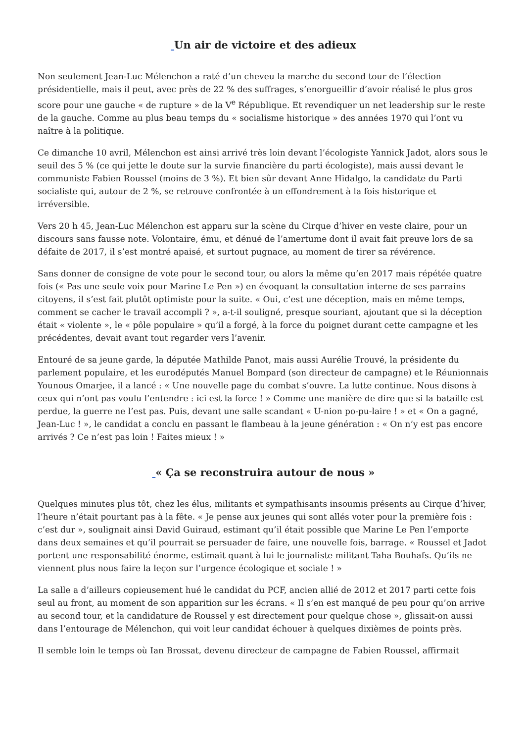Un air de victoire et des adieux
Non seulement Jean-Luc Mélenchon a raté d’un cheveu la marche du second tour de l’élection présidentielle, mais il peut, avec près de 22 % des suffrages, s’enorgueillir d’avoir réalisé le plus gros score pour une gauche « de rupture » de la V<sup>e</sup> République. Et revendiquer un net leadership sur le reste de la gauche. Comme au plus beau temps du « socialisme historique » des années 1970 qui l’ont vu naître à la politique.
Ce dimanche 10 avril, Mélenchon est ainsi arrivé très loin devant l’écologiste Yannick Jadot, alors sous le seuil des 5 % (ce qui jette le doute sur la survie financière du parti écologiste), mais aussi devant le communiste Fabien Roussel (moins de 3 %). Et bien sûr devant Anne Hidalgo, la candidate du Parti socialiste qui, autour de 2 %, se retrouve confrontée à un effondrement à la fois historique et irréversible.
Vers 20 h 45, Jean-Luc Mélenchon est apparu sur la scène du Cirque d’hiver en veste claire, pour un discours sans fausse note. Volontaire, ému, et dénué de l’amertume dont il avait fait preuve lors de sa défaite de 2017, il s’est montré apaisé, et surtout pugnace, au moment de tirer sa révérence.
Sans donner de consigne de vote pour le second tour, ou alors la même qu’en 2017 mais répétée quatre fois (« Pas une seule voix pour Marine Le Pen ») en évoquant la consultation interne de ses parrains citoyens, il s’est fait plutôt optimiste pour la suite. « Oui, c’est une déception, mais en même temps, comment se cacher le travail accompli ? », a-t-il souligné, presque souriant, ajoutant que si la déception était « violente », le « pôle populaire » qu’il a forgé, à la force du poignet durant cette campagne et les précédentes, devait avant tout regarder vers l’avenir.
Entouré de sa jeune garde, la députée Mathilde Panot, mais aussi Aurélie Trouvé, la présidente du parlement populaire, et les eurodéputés Manuel Bompard (son directeur de campagne) et le Réunionnais Younous Omarjee, il a lancé : « Une nouvelle page du combat s’ouvre. La lutte continue. Nous disons à ceux qui n’ont pas voulu l’entendre : ici est la force ! » Comme une manière de dire que si la bataille est perdue, la guerre ne l’est pas. Puis, devant une salle scandant « U-nion po-pu-laire ! » et « On a gagné, Jean-Luc ! », le candidat a conclu en passant le flambeau à la jeune génération : « On n’y est pas encore arrivés ? Ce n’est pas loin ! Faites mieux ! »
« Ça se reconstruira autour de nous »
Quelques minutes plus tôt, chez les élus, militants et sympathisants insoumis présents au Cirque d’hiver, l’heure n’était pourtant pas à la fête. « Je pense aux jeunes qui sont allés voter pour la première fois : c’est dur », soulignait ainsi David Guiraud, estimant qu’il était possible que Marine Le Pen l’emporte dans deux semaines et qu’il pourrait se persuader de faire, une nouvelle fois, barrage. « Roussel et Jadot portent une responsabilité énorme, estimait quant à lui le journaliste militant Taha Bouhafs. Qu’ils ne viennent plus nous faire la leçon sur l’urgence écologique et sociale ! »
La salle a d’ailleurs copieusement hué le candidat du PCF, ancien allié de 2012 et 2017 parti cette fois seul au front, au moment de son apparition sur les écrans. « Il s’en est manqué de peu pour qu’on arrive au second tour, et la candidature de Roussel y est directement pour quelque chose », glissait-on aussi dans l’entourage de Mélenchon, qui voit leur candidat échouer à quelques dixièmes de points près.
Il semble loin le temps où Ian Brossat, devenu directeur de campagne de Fabien Roussel, affirmait